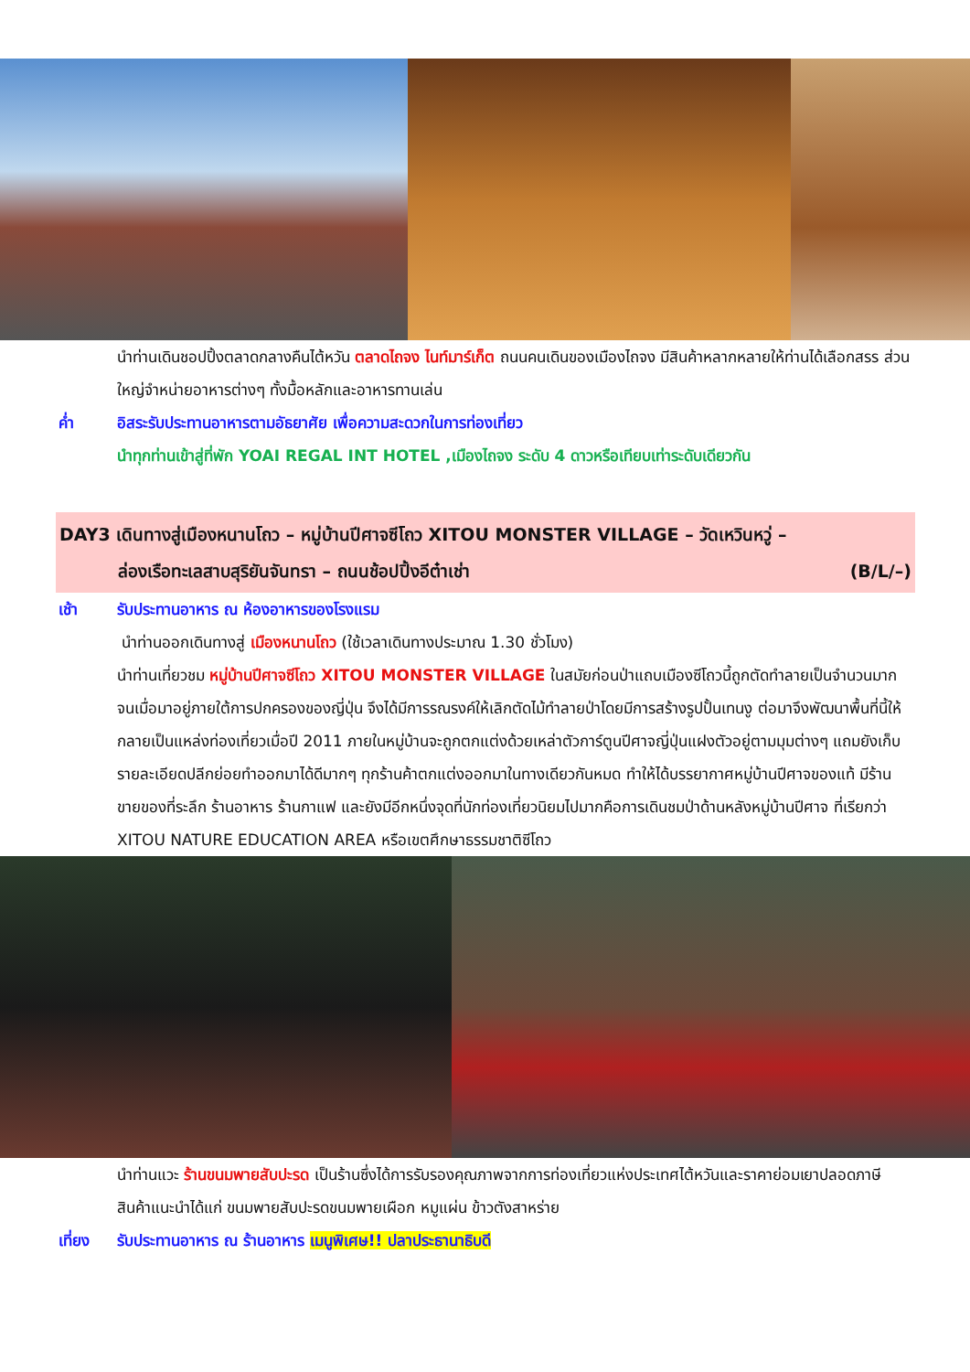นำท่านเดินชอปปิ้งตลาดกลางคืนไต้หวัน ตลาดไถจง ไนท์มาร์เก็ต ถนนคนเดินของเมืองไถจง มีสินค้าหลากหลายให้ท่านได้เลือกสรร ส่วนใหญ่จำหน่ายอาหารต่างๆ ทั้งมื้อหลักและอาหารทานเล่น
ค่ำ อิสระรับประทานอาหารตามอัธยาศัย เพื่อความสะดวกในการท่องเที่ยว
นำทุกท่านเข้าสู่ที่พัก YOAI REGAL INT HOTEL ,เมืองไถจง ระดับ 4 ดาวหรือเทียบเท่าระดับเดียวกัน
DAY3 เดินทางสู่เมืองหนานโถว – หมู่บ้านปีศาจซีโถว XITOU MONSTER VILLAGE – วัดเหวินหวู่ –
ล่องเรือทะเลสาบสุริยันจันทรา – ถนนช้อปปิ้งอีต๋าเช่า (B/L/–)
เช้า รับประทานอาหาร ณ ห้องอาหารของโรงแรม
นำท่านออกเดินทางสู่ เมืองหนานโถว (ใช้เวลาเดินทางประมาณ 1.30 ชั่วโมง)
นำท่านเที่ยวชม หมู่บ้านปีศาจซีโถว XITOU MONSTER VILLAGE ในสมัยก่อนป่าแถบเมืองซีโถวนี้ถูกตัดทำลายเป็นจำนวนมาก จนเมื่อมาอยู่ภายใต้การปกครองของญี่ปุ่น จึงได้มีการรณรงค์ให้เลิกตัดไม้ทำลายป่าโดยมีการสร้างรูปปั้นเทนงู ต่อมาจึงพัฒนาพื้นที่นี้ให้กลายเป็นแหล่งท่องเที่ยวเมื่อปี 2011 ภายในหมู่บ้านจะถูกตกแต่งด้วยเหล่าตัวการ์ตูนปีศาจญี่ปุ่นแฝงตัวอยู่ตามมุมต่างๆ แถมยังเก็บรายละเอียดปลีกย่อยทำออกมาได้ดีมากๆ ทุกร้านค้าตกแต่งออกมาในทางเดียวกันหมด ทำให้ได้บรรยากาศหมู่บ้านปีศาจของแท้ มีร้านขายของที่ระลึก ร้านอาหาร ร้านกาแฟ และยังมีอีกหนึ่งจุดที่นักท่องเที่ยวนิยมไปมากคือการเดินชมป่าด้านหลังหมู่บ้านปีศาจ ที่เรียกว่า XITOU NATURE EDUCATION AREA หรือเขตศึกษาธรรมชาติซีโถว
นำท่านแวะ ร้านขนมพายสับปะรด เป็นร้านซึ่งได้การรับรองคุณภาพจากการท่องเที่ยวแห่งประเทศไต้หวันและราคาย่อมเยาปลอดภาษี สินค้าแนะนำได้แก่ ขนมพายสับปะรดขนมพายเผือก หมูแผ่น ข้าวตังสาหร่าย
เที่ยง รับประทานอาหาร ณ ร้านอาหาร เมนูพิเศษ!! ปลาประธานาธิบดี